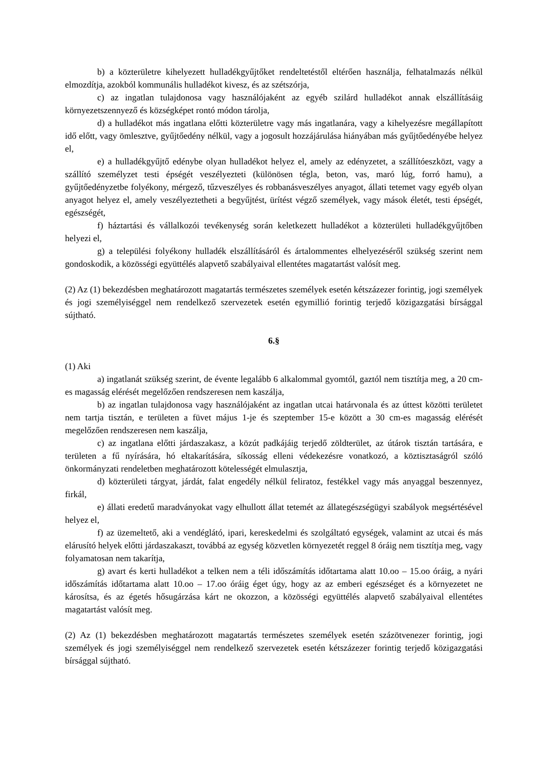b) a közterületre kihelyezett hulladékgyűjtőket rendeltetéstől eltérően használja, felhatalmazás nélkül elmozdítja, azokból kommunális hulladékot kivesz, és az szétszórja,
c) az ingatlan tulajdonosa vagy használójaként az egyéb szilárd hulladékot annak elszállításáig környezetszennyező és községképet rontó módon tárolja,
d) a hulladékot más ingatlana előtti közterületre vagy más ingatlanára, vagy a kihelyezésre megállapított idő előtt, vagy ömlesztve, gyűjtőedény nélkül, vagy a jogosult hozzájárulása hiányában más gyűjtőedényébe helyez el,
e) a hulladékgyűjtő edénybe olyan hulladékot helyez el, amely az edényzetet, a szállítóeszközt, vagy a szállító személyzet testi épségét veszélyezteti (különösen tégla, beton, vas, maró lúg, forró hamu), a gyűjtőedényzetbe folyékony, mérgező, tűzveszélyes és robbanásveszélyes anyagot, állati tetemet vagy egyéb olyan anyagot helyez el, amely veszélyeztetheti a begyűjtést, ürítést végző személyek, vagy mások életét, testi épségét, egészségét,
f) háztartási és vállalkozói tevékenység során keletkezett hulladékot a közterületi hulladékgyűjtőben helyezi el,
g) a települési folyékony hulladék elszállításáról és ártalommentes elhelyezéséről szükség szerint nem gondoskodik, a közösségi együttélés alapvető szabályaival ellentétes magatartást valósít meg.
(2) Az (1) bekezdésben meghatározott magatartás természetes személyek esetén kétszázezer forintig, jogi személyek és jogi személyiséggel nem rendelkező szervezetek esetén egymillió forintig terjedő közigazgatási bírsággal sújtható.
6.§
(1) Aki
a) ingatlanát szükség szerint, de évente legalább 6 alkalommal gyomtól, gaztól nem tisztítja meg, a 20 cm-es magasság elérését megelőzően rendszeresen nem kaszálja,
b) az ingatlan tulajdonosa vagy használójaként az ingatlan utcai határvonala és az úttest közötti területet nem tartja tisztán, e területen a füvet május 1-je és szeptember 15-e között a 30 cm-es magasság elérését megelőzően rendszeresen nem kaszálja,
c) az ingatlana előtti járdaszakasz, a közút padkájáig terjedő zöldterület, az útárok tisztán tartására, e területen a fű nyírására, hó eltakarítására, síkosság elleni védekezésre vonatkozó, a köztisztaságról szóló önkormányzati rendeletben meghatározott kötelességét elmulasztja,
d) közterületi tárgyat, járdát, falat engedély nélkül feliratoz, festékkel vagy más anyaggal beszennyez, firkál,
e) állati eredetű maradványokat vagy elhullott állat tetemét az állategészségügyi szabályok megsértésével helyez el,
f) az üzemeltető, aki a vendéglátó, ipari, kereskedelmi és szolgáltató egységek, valamint az utcai és más elárusító helyek előtti járdaszakaszt, továbbá az egység közvetlen környezetét reggel 8 óráig nem tisztítja meg, vagy folyamatosan nem takarítja,
g) avart és kerti hulladékot a telken nem a téli időszámítás időtartama alatt 10.oo – 15.oo óráig, a nyári időszámítás időtartama alatt 10.oo – 17.oo óráig éget úgy, hogy az az emberi egészséget és a környezetet ne károsítsa, és az égetés hősugárzása kárt ne okozzon, a közösségi együttélés alapvető szabályaival ellentétes magatartást valósít meg.
(2) Az (1) bekezdésben meghatározott magatartás természetes személyek esetén százötvenezer forintig, jogi személyek és jogi személyiséggel nem rendelkező szervezetek esetén kétszázezer forintig terjedő közigazgatási bírsággal sújtható.